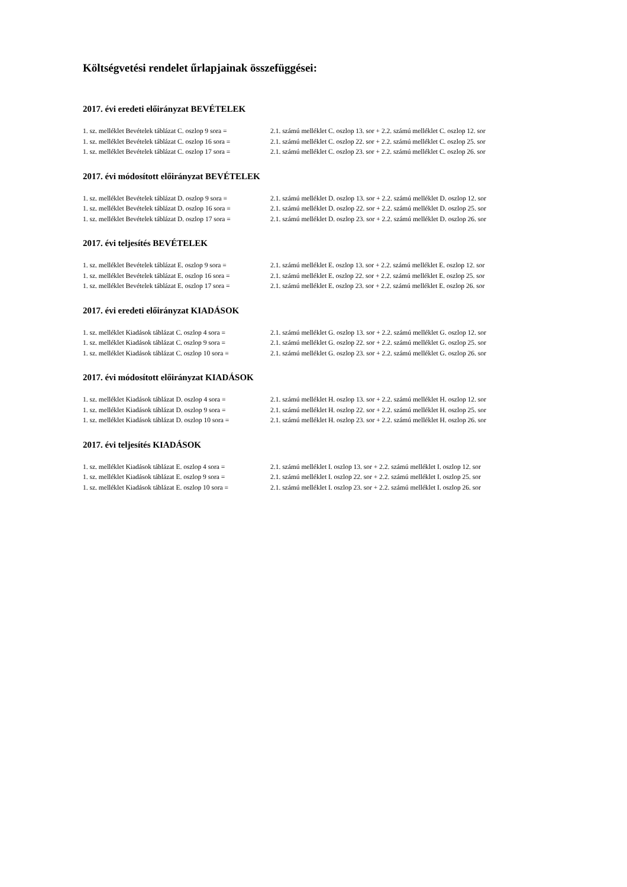Költségvetési rendelet űrlapjainak összefüggései:
2017. évi eredeti előirányzat BEVÉTELEK
| 1. sz. melléklet Bevételek táblázat C. oszlop 9 sora = | 2.1. számú melléklet C. oszlop 13. sor + 2.2. számú melléklet C. oszlop 12. sor |
| 1. sz. melléklet Bevételek táblázat C. oszlop 16 sora = | 2.1. számú melléklet C. oszlop 22. sor + 2.2. számú melléklet C. oszlop 25. sor |
| 1. sz. melléklet Bevételek táblázat C. oszlop 17 sora = | 2.1. számú melléklet C. oszlop 23. sor + 2.2. számú melléklet C. oszlop 26. sor |
2017. évi módosított előirányzat BEVÉTELEK
| 1. sz. melléklet Bevételek táblázat D. oszlop 9 sora = | 2.1. számú melléklet D. oszlop 13. sor + 2.2. számú melléklet D. oszlop 12. sor |
| 1. sz. melléklet Bevételek táblázat D. oszlop 16 sora = | 2.1. számú melléklet D. oszlop 22. sor + 2.2. számú melléklet D. oszlop 25. sor |
| 1. sz. melléklet Bevételek táblázat D. oszlop 17 sora = | 2.1. számú melléklet D. oszlop 23. sor + 2.2. számú melléklet D. oszlop 26. sor |
2017. évi teljesítés BEVÉTELEK
| 1. sz. melléklet Bevételek táblázat E. oszlop 9 sora = | 2.1. számú melléklet E. oszlop 13. sor + 2.2. számú melléklet E. oszlop 12. sor |
| 1. sz. melléklet Bevételek táblázat E. oszlop 16 sora = | 2.1. számú melléklet E. oszlop 22. sor + 2.2. számú melléklet E. oszlop 25. sor |
| 1. sz. melléklet Bevételek táblázat E. oszlop 17 sora = | 2.1. számú melléklet E. oszlop 23. sor + 2.2. számú melléklet E. oszlop 26. sor |
2017. évi eredeti előirányzat KIADÁSOK
| 1. sz. melléklet Kiadások táblázat C. oszlop 4 sora = | 2.1. számú melléklet G. oszlop 13. sor + 2.2. számú melléklet G. oszlop 12. sor |
| 1. sz. melléklet Kiadások táblázat C. oszlop 9 sora = | 2.1. számú melléklet G. oszlop 22. sor + 2.2. számú melléklet G. oszlop 25. sor |
| 1. sz. melléklet Kiadások táblázat C. oszlop 10 sora = | 2.1. számú melléklet G. oszlop 23. sor + 2.2. számú melléklet G. oszlop 26. sor |
2017. évi módosított előirányzat KIADÁSOK
| 1. sz. melléklet Kiadások táblázat D. oszlop 4 sora = | 2.1. számú melléklet H. oszlop 13. sor + 2.2. számú melléklet H. oszlop 12. sor |
| 1. sz. melléklet Kiadások táblázat D. oszlop 9 sora = | 2.1. számú melléklet H. oszlop 22. sor + 2.2. számú melléklet H. oszlop 25. sor |
| 1. sz. melléklet Kiadások táblázat D. oszlop 10 sora = | 2.1. számú melléklet H. oszlop 23. sor + 2.2. számú melléklet H. oszlop 26. sor |
2017. évi teljesítés KIADÁSOK
| 1. sz. melléklet Kiadások táblázat E. oszlop 4 sora = | 2.1. számú melléklet I. oszlop 13. sor + 2.2. számú melléklet I. oszlop 12. sor |
| 1. sz. melléklet Kiadások táblázat E. oszlop 9 sora = | 2.1. számú melléklet I. oszlop 22. sor + 2.2. számú melléklet I. oszlop 25. sor |
| 1. sz. melléklet Kiadások táblázat E. oszlop 10 sora = | 2.1. számú melléklet I. oszlop 23. sor + 2.2. számú melléklet I. oszlop 26. sor |